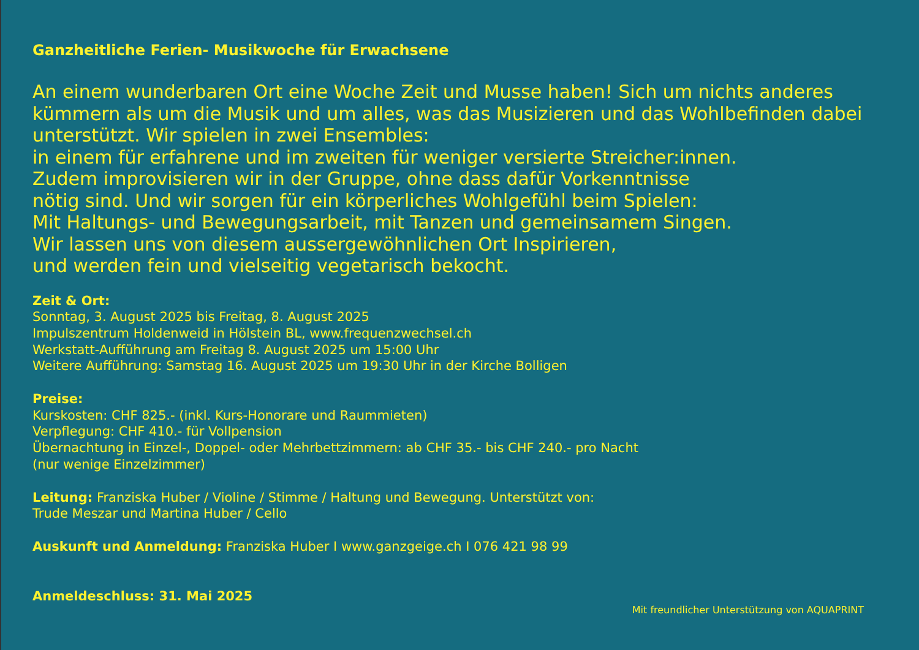Ganzheitliche Ferien- Musikwoche für Erwachsene
An einem wunderbaren Ort eine Woche Zeit und Musse haben! Sich um nichts anderes kümmern als um die Musik und um alles, was das Musizieren und das Wohlbefinden dabei unterstützt. Wir spielen in zwei Ensembles:
in einem für erfahrene und im zweiten für weniger versierte Streicher:innen.
Zudem improvisieren wir in der Gruppe, ohne dass dafür Vorkenntnisse
nötig sind. Und wir sorgen für ein körperliches Wohlgefühl beim Spielen:
Mit Haltungs- und Bewegungsarbeit, mit Tanzen und gemeinsamem Singen.
Wir lassen uns von diesem aussergewöhnlichen Ort Inspirieren,
und werden fein und vielseitig vegetarisch bekocht.
Zeit & Ort:
Sonntag, 3. August 2025 bis Freitag, 8. August 2025
Impulszentrum Holdenweid in Hölstein BL, www.frequenzwechsel.ch
Werkstatt-Aufführung am Freitag 8. August 2025 um 15:00 Uhr
Weitere Aufführung: Samstag 16. August 2025 um 19:30 Uhr in der Kirche Bolligen
Preise:
Kurskosten: CHF 825.- (inkl. Kurs-Honorare und Raummieten)
Verpflegung: CHF 410.- für Vollpension
Übernachtung in Einzel-, Doppel- oder Mehrbettzimmern: ab CHF 35.- bis CHF 240.- pro Nacht
(nur wenige Einzelzimmer)
Leitung: Franziska Huber / Violine / Stimme / Haltung und Bewegung. Unterstützt von:
Trude Meszar und Martina Huber / Cello
Auskunft und Anmeldung: Franziska Huber I www.ganzgeige.ch I 076 421 98 99
Anmeldeschluss: 31. Mai 2025
Mit freundlicher Unterstützung von AQUAPRINT